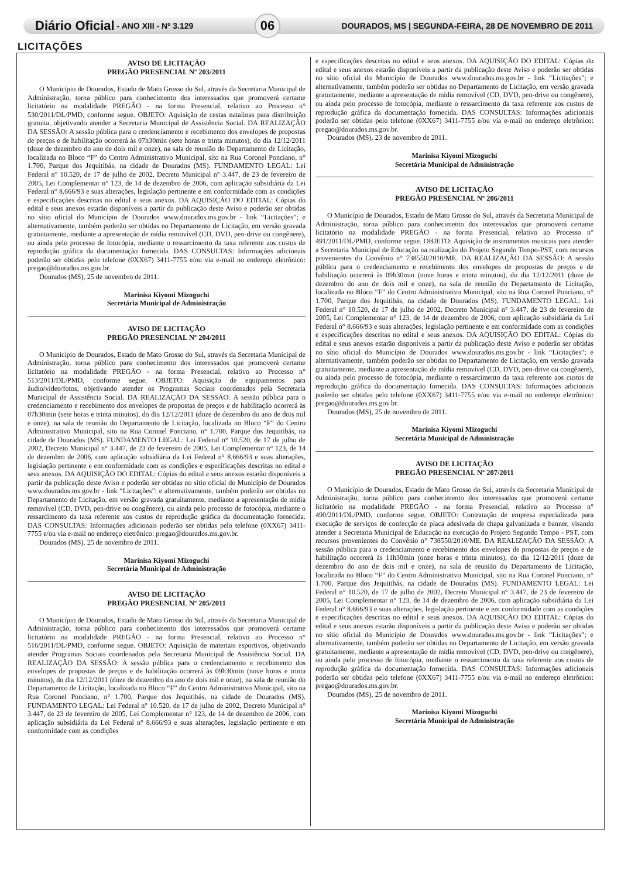Diário Oficial - ANO XIII - Nº 3.129 06 DOURADOS, MS | SEGUNDA-FEIRA, 28 DE NOVEMBRO DE 2011
LICITAÇÕES
AVISO DE LICITAÇÃO
PREGÃO PRESENCIAL Nº 203/2011
O Município de Dourados, Estado de Mato Grosso do Sul, através da Secretaria Municipal de Administração, torna público para conhecimento dos interessados que promoverá certame licitatório na modalidade PREGÃO - na forma Presencial, relativo ao Processo n° 530/2011/DL/PMD, conforme segue. OBJETO: Aquisição de cestas natalinas para distribuição gratuita, objetivando atender a Secretaria Municipal de Assistência Social. DA REALIZAÇÃO DA SESSÃO: A sessão pública para o credenciamento e recebimento dos envelopes de propostas de preços e de habilitação ocorrerá às 07h30min (sete horas e trinta minutos), do dia 12/12/2011 (doze de dezembro do ano de dois mil e onze), na sala de reunião do Departamento de Licitação, localizada no Bloco “F” do Centro Administrativo Municipal, sito na Rua Coronel Ponciano, n° 1.700, Parque dos Jequitibás, na cidade de Dourados (MS). FUNDAMENTO LEGAL: Lei Federal n° 10.520, de 17 de julho de 2002, Decreto Municipal n° 3.447, de 23 de fevereiro de 2005, Lei Complementar n° 123, de 14 de dezembro de 2006, com aplicação subsidiária da Lei Federal n° 8.666/93 e suas alterações, legislação pertinente e em conformidade com as condições e especificações descritas no edital e seus anexos. DA AQUISIÇÃO DO EDITAL: Cópias do edital e seus anexos estarão disponíveis a partir da publicação deste Aviso e poderão ser obtidas no sítio oficial do Município de Dourados www.dourados.ms.gov.br - link “Licitações”; e alternativamente, também poderão ser obtidas no Departamento de Licitação, em versão gravada gratuitamente, mediante a apresentação de mídia removível (CD, DVD, pen-drive ou congênere), ou ainda pelo processo de fotocópia, mediante o ressarcimento da taxa referente aos custos de reprodução gráfica da documentação fornecida. DAS CONSULTAS: Informações adicionais poderão ser obtidas pelo telefone (0XX67) 3411-7755 e/ou via e-mail no endereço eletrônico: pregao@dourados.ms.gov.br.
Dourados (MS), 25 de novembro de 2011.
Marinisa Kiyomi Mizoguchi
Secretária Municipal de Administração
AVISO DE LICITAÇÃO
PREGÃO PRESENCIAL Nº 204/2011
O Município de Dourados, Estado de Mato Grosso do Sul, através da Secretaria Municipal de Administração, torna público para conhecimento dos interessados que promoverá certame licitatório na modalidade PREGÃO - na forma Presencial, relativo ao Processo n° 513/2011/DL/PMD, conforme segue. OBJETO: Aquisição de equipamentos para áudio/vídeo/fotos, objetivando atender os Programas Sociais coordenados pela Secretaria Municipal de Assistência Social. DA REALIZAÇÃO DA SESSÃO: A sessão pública para o credenciamento e recebimento dos envelopes de propostas de preços e de habilitação ocorrerá às 07h30min (sete horas e trinta minutos), do dia 12/12/2011 (doze de dezembro do ano de dois mil e onze), na sala de reunião do Departamento de Licitação, localizada no Bloco “F” do Centro Administrativo Municipal, sito na Rua Coronel Ponciano, n° 1.700, Parque dos Jequitibás, na cidade de Dourados (MS). FUNDAMENTO LEGAL: Lei Federal n° 10.520, de 17 de julho de 2002, Decreto Municipal n° 3.447, de 23 de fevereiro de 2005, Lei Complementar n° 123, de 14 de dezembro de 2006, com aplicação subsidiária da Lei Federal n° 8.666/93 e suas alterações, legislação pertinente e em conformidade com as condições e especificações descritas no edital e seus anexos. DA AQUISIÇÃO DO EDITAL: Cópias do edital e seus anexos estarão disponíveis a partir da publicação deste Aviso e poderão ser obtidas no sítio oficial do Município de Dourados www.dourados.ms.gov.br - link “Licitações”; e alternativamente, também poderão ser obtidas no Departamento de Licitação, em versão gravada gratuitamente, mediante a apresentação de mídia removível (CD, DVD, pen-drive ou congênere), ou ainda pelo processo de fotocópia, mediante o ressarcimento da taxa referente aos custos de reprodução gráfica da documentação fornecida. DAS CONSULTAS: Informações adicionais poderão ser obtidas pelo telefone (0XX67) 3411-7755 e/ou via e-mail no endereço eletrônico: pregao@dourados.ms.gov.br.
Dourados (MS), 25 de novembro de 2011.
Marinisa Kiyomi Mizoguchi
Secretária Municipal de Administração
AVISO DE LICITAÇÃO
PREGÃO PRESENCIAL Nº 205/2011
O Município de Dourados, Estado de Mato Grosso do Sul, através da Secretaria Municipal de Administração, torna público para conhecimento dos interessados que promoverá certame licitatório na modalidade PREGÃO - na forma Presencial, relativo ao Processo n° 516/2011/DL/PMD, conforme segue. OBJETO: Aquisição de materiais esportivos, objetivando atender Programas Sociais coordenados pela Secretaria Municipal de Assistência Social. DA REALIZAÇÃO DA SESSÃO: A sessão pública para o credenciamento e recebimento dos envelopes de propostas de preços e de habilitação ocorrerá às 09h30min (nove horas e trinta minutos), do dia 12/12/2011 (doze de dezembro do ano de dois mil e onze), na sala de reunião do Departamento de Licitação, localizada no Bloco “F” do Centro Administrativo Municipal, sito na Rua Coronel Ponciano, n° 1.700, Parque dos Jequitibás, na cidade de Dourados (MS). FUNDAMENTO LEGAL: Lei Federal n° 10.520, de 17 de julho de 2002, Decreto Municipal n° 3.447, de 23 de fevereiro de 2005, Lei Complementar n° 123, de 14 de dezembro de 2006, com aplicação subsidiária da Lei Federal n° 8.666/93 e suas alterações, legislação pertinente e em conformidade com as condições
e especificações descritas no edital e seus anexos. DA AQUISIÇÃO DO EDITAL: Cópias do edital e seus anexos estarão disponíveis a partir da publicação deste Aviso e poderão ser obtidas no sítio oficial do Município de Dourados www.dourados.ms.gov.br - link “Licitações”; e alternativamente, também poderão ser obtidas no Departamento de Licitação, em versão gravada gratuitamente, mediante a apresentação de mídia removível (CD, DVD, pen-drive ou congênere), ou ainda pelo processo de fotocópia, mediante o ressarcimento da taxa referente aos custos de reprodução gráfica da documentação fornecida. DAS CONSULTAS: Informações adicionais poderão ser obtidas pelo telefone (0XX67) 3411-7755 e/ou via e-mail no endereço eletrônico: pregao@dourados.ms.gov.br.
Dourados (MS), 23 de novembro de 2011.
Marinisa Kiyomi Mizoguchi
Secretária Municipal de Administração
AVISO DE LICITAÇÃO
PREGÃO PRESENCIAL Nº 206/2011
O Município de Dourados, Estado de Mato Grosso do Sul, através da Secretaria Municipal de Administração, torna público para conhecimento dos interessados que promoverá certame licitatório na modalidade PREGÃO - na forma Presencial, relativo ao Processo n° 491/2011/DL/PMD, conforme segue. OBJETO: Aquisição de instrumentos musicais para atender a Secretaria Municipal de Educação na realização do Projeto Segundo Tempo-PST, com recursos provenientes do Convênio n° 738550/2010/ME. DA REALIZAÇÃO DA SESSÃO: A sessão pública para o credenciamento e recebimento dos envelopes de propostas de preços e de habilitação ocorrerá às 09h30min (nove horas e trinta minutos), do dia 12/12/2011 (doze de dezembro do ano de dois mil e onze), na sala de reunião do Departamento de Licitação, localizada no Bloco “F” do Centro Administrativo Municipal, sito na Rua Coronel Ponciano, n° 1.700, Parque dos Jequitibás, na cidade de Dourados (MS). FUNDAMENTO LEGAL: Lei Federal n° 10.520, de 17 de julho de 2002, Decreto Municipal n° 3.447, de 23 de fevereiro de 2005, Lei Complementar n° 123, de 14 de dezembro de 2006, com aplicação subsidiária da Lei Federal n° 8.666/93 e suas alterações, legislação pertinente e em conformidade com as condições e especificações descritas no edital e seus anexos. DA AQUISIÇÃO DO EDITAL: Cópias do edital e seus anexos estarão disponíveis a partir da publicação deste Aviso e poderão ser obtidas no sítio oficial do Município de Dourados www.dourados.ms.gov.br - link “Licitações”; e alternativamente, também poderão ser obtidas no Departamento de Licitação, em versão gravada gratuitamente, mediante a apresentação de mídia removível (CD, DVD, pen-drive ou congênere), ou ainda pelo processo de fotocópia, mediante o ressarcimento da taxa referente aos custos de reprodução gráfica da documentação fornecida. DAS CONSULTAS: Informações adicionais poderão ser obtidas pelo telefone (0XX67) 3411-7755 e/ou via e-mail no endereço eletrônico: pregao@dourados.ms.gov.br.
Dourados (MS), 25 de novembro de 2011.
Marinisa Kiyomi Mizoguchi
Secretária Municipal de Administração
AVISO DE LICITAÇÃO
PREGÃO PRESENCIAL Nº 207/2011
O Município de Dourados, Estado de Mato Grosso do Sul, através da Secretaria Municipal de Administração, torna público para conhecimento dos interessados que promoverá certame licitatório na modalidade PREGÃO - na forma Presencial, relativo ao Processo n° 490/2011/DL/PMD, conforme segue. OBJETO: Contratação de empresa especializada para execução de serviços de confecção de placa adesivada de chapa galvanizada e banner, visando atender a Secretaria Municipal de Educação na execução do Projeto Segundo Tempo - PST, com recursos provenientes do Convênio n° 738550/2010/ME. DA REALIZAÇÃO DA SESSÃO: A sessão pública para o credenciamento e recebimento dos envelopes de propostas de preços e de habilitação ocorrerá às 11h30min (onze horas e trinta minutos), do dia 12/12/2011 (doze de dezembro do ano de dois mil e onze), na sala de reunião do Departamento de Licitação, localizada no Bloco “F” do Centro Administrativo Municipal, sito na Rua Coronel Ponciano, n° 1.700, Parque dos Jequitibás, na cidade de Dourados (MS). FUNDAMENTO LEGAL: Lei Federal n° 10.520, de 17 de julho de 2002, Decreto Municipal n° 3.447, de 23 de fevereiro de 2005, Lei Complementar n° 123, de 14 de dezembro de 2006, com aplicação subsidiária da Lei Federal n° 8.666/93 e suas alterações, legislação pertinente e em conformidade com as condições e especificações descritas no edital e seus anexos. DA AQUISIÇÃO DO EDITAL: Cópias do edital e seus anexos estarão disponíveis a partir da publicação deste Aviso e poderão ser obtidas no sítio oficial do Município de Dourados www.dourados.ms.gov.br - link “Licitações”; e alternativamente, também poderão ser obtidas no Departamento de Licitação, em versão gravada gratuitamente, mediante a apresentação de mídia removível (CD, DVD, pen-drive ou congênere), ou ainda pelo processo de fotocópia, mediante o ressarcimento da taxa referente aos custos de reprodução gráfica da documentação fornecida. DAS CONSULTAS: Informações adicionais poderão ser obtidas pelo telefone (0XX67) 3411-7755 e/ou via e-mail no endereço eletrônico: pregao@dourados.ms.gov.br.
Dourados (MS), 25 de novembro de 2011.
Marinisa Kiyomi Mizoguchi
Secretária Municipal de Administração